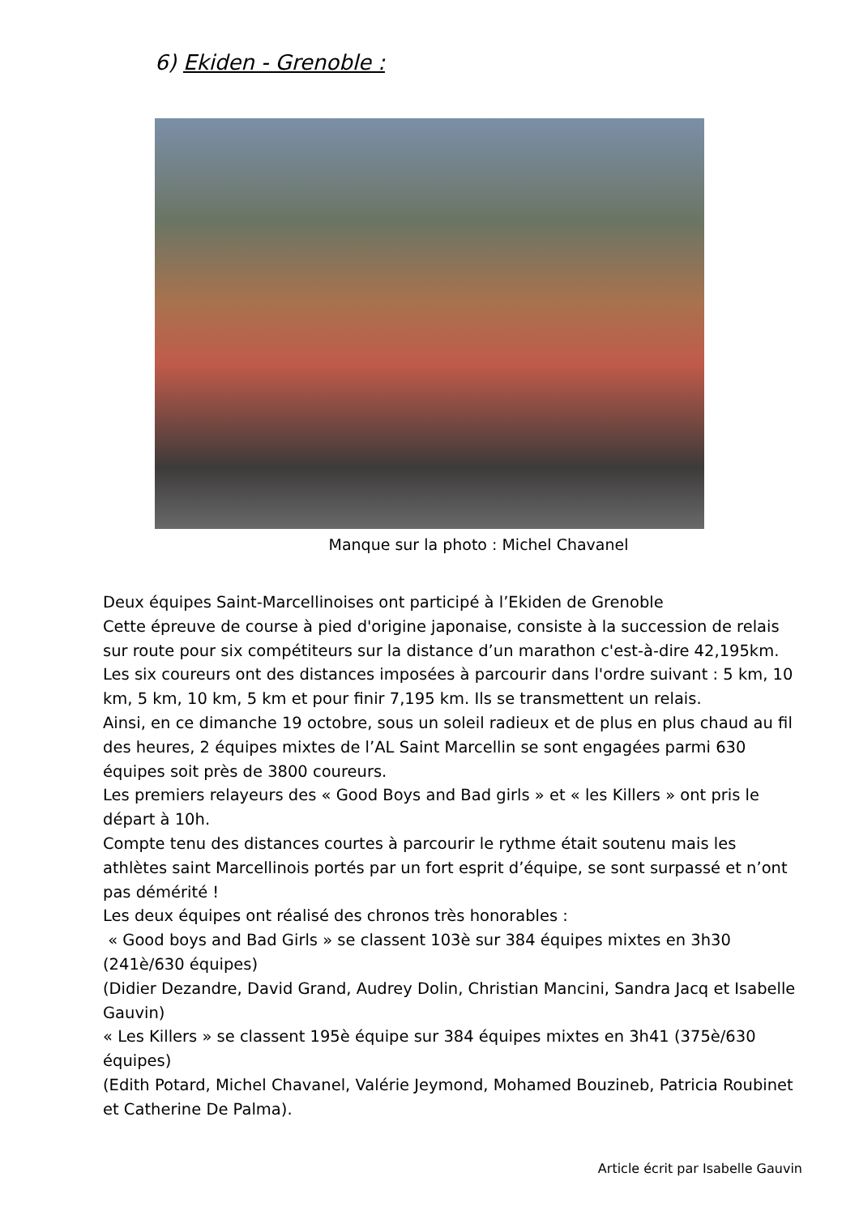6) Ekiden - Grenoble :
Manque sur la photo : Michel Chavanel
Deux équipes Saint-Marcellinoises ont participé à l’Ekiden de Grenoble
Cette épreuve de course à pied d'origine japonaise, consiste à la succession de relais sur route pour six compétiteurs sur la distance d’un marathon c'est-à-dire 42,195km.
Les six coureurs ont des distances imposées à parcourir dans l'ordre suivant : 5 km, 10 km, 5 km, 10 km, 5 km et pour finir 7,195 km. Ils se transmettent un relais.
Ainsi, en ce dimanche 19 octobre, sous un soleil radieux et de plus en plus chaud au fil des heures, 2 équipes mixtes de l’AL Saint Marcellin se sont engagées parmi 630 équipes soit près de 3800 coureurs.
Les premiers relayeurs des « Good Boys and Bad girls » et « les Killers » ont pris le départ à 10h.
Compte tenu des distances courtes à parcourir le rythme était soutenu mais les athlètes saint Marcellinois portés par un fort esprit d’équipe, se sont surpassé et n’ont pas démérité !
Les deux équipes ont réalisé des chronos très honorables :
« Good boys and Bad Girls » se classent 103è sur 384 équipes mixtes en 3h30 (241è/630 équipes)
(Didier Dezandre, David Grand, Audrey Dolin, Christian Mancini, Sandra Jacq et Isabelle Gauvin)
« Les Killers » se classent 195è équipe sur 384 équipes mixtes en 3h41 (375è/630 équipes)
(Edith Potard, Michel Chavanel, Valérie Jeymond, Mohamed Bouzineb, Patricia Roubinet et Catherine De Palma).
Article écrit par Isabelle Gauvin